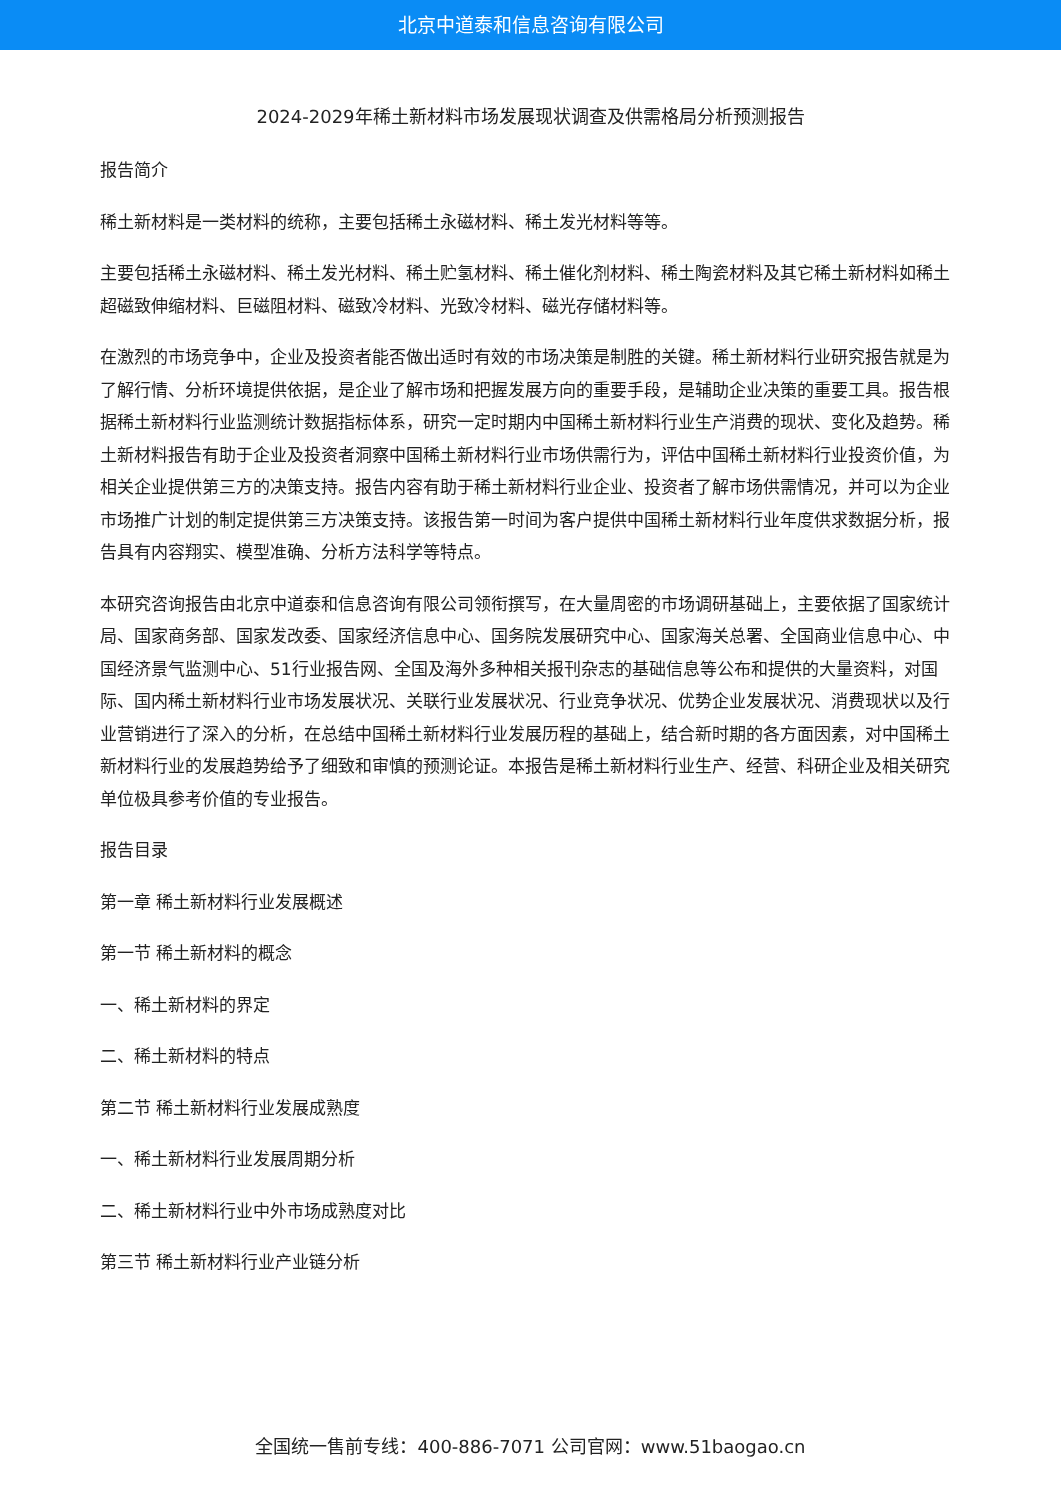北京中道泰和信息咨询有限公司
2024-2029年稀土新材料市场发展现状调查及供需格局分析预测报告
报告简介
稀土新材料是一类材料的统称，主要包括稀土永磁材料、稀土发光材料等等。
主要包括稀土永磁材料、稀土发光材料、稀土贮氢材料、稀土催化剂材料、稀土陶瓷材料及其它稀土新材料如稀土超磁致伸缩材料、巨磁阻材料、磁致冷材料、光致冷材料、磁光存储材料等。
在激烈的市场竞争中，企业及投资者能否做出适时有效的市场决策是制胜的关键。稀土新材料行业研究报告就是为了解行情、分析环境提供依据，是企业了解市场和把握发展方向的重要手段，是辅助企业决策的重要工具。报告根据稀土新材料行业监测统计数据指标体系，研究一定时期内中国稀土新材料行业生产消费的现状、变化及趋势。稀土新材料报告有助于企业及投资者洞察中国稀土新材料行业市场供需行为，评估中国稀土新材料行业投资价值，为相关企业提供第三方的决策支持。报告内容有助于稀土新材料行业企业、投资者了解市场供需情况，并可以为企业市场推广计划的制定提供第三方决策支持。该报告第一时间为客户提供中国稀土新材料行业年度供求数据分析，报告具有内容翔实、模型准确、分析方法科学等特点。
本研究咨询报告由北京中道泰和信息咨询有限公司领衔撰写，在大量周密的市场调研基础上，主要依据了国家统计局、国家商务部、国家发改委、国家经济信息中心、国务院发展研究中心、国家海关总署、全国商业信息中心、中国经济景气监测中心、51行业报告网、全国及海外多种相关报刊杂志的基础信息等公布和提供的大量资料，对国际、国内稀土新材料行业市场发展状况、关联行业发展状况、行业竞争状况、优势企业发展状况、消费现状以及行业营销进行了深入的分析，在总结中国稀土新材料行业发展历程的基础上，结合新时期的各方面因素，对中国稀土新材料行业的发展趋势给予了细致和审慎的预测论证。本报告是稀土新材料行业生产、经营、科研企业及相关研究单位极具参考价值的专业报告。
报告目录
第一章 稀土新材料行业发展概述
第一节 稀土新材料的概念
一、稀土新材料的界定
二、稀土新材料的特点
第二节 稀土新材料行业发展成熟度
一、稀土新材料行业发展周期分析
二、稀土新材料行业中外市场成熟度对比
第三节 稀土新材料行业产业链分析
全国统一售前专线：400-886-7071 公司官网：www.51baogao.cn